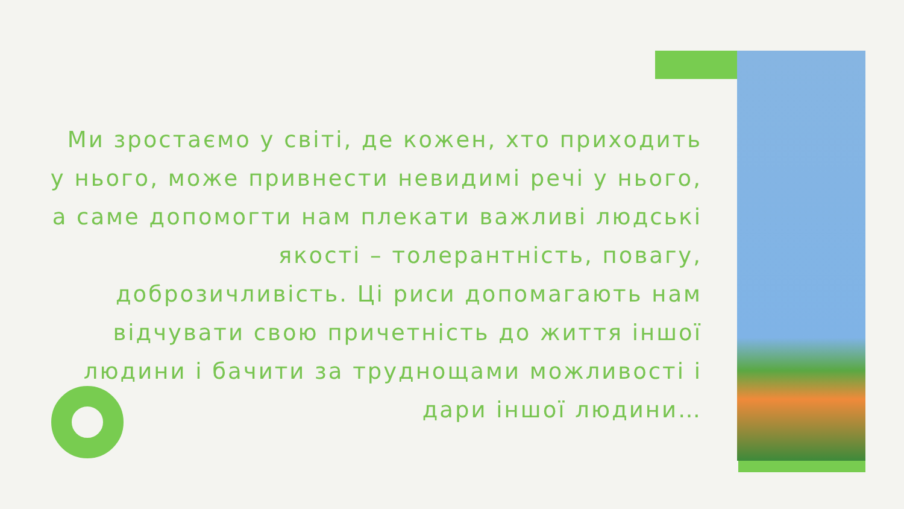Ми зростаємо у світі, де кожен, хто приходить у нього, може привнести невидимі речі у нього, а саме допомогти нам плекати важливі людські якості – толерантність, повагу, доброзичливість. Ці риси допомагають нам відчувати свою причетність до життя іншої людини і бачити за труднощами можливості і дари іншої людини…